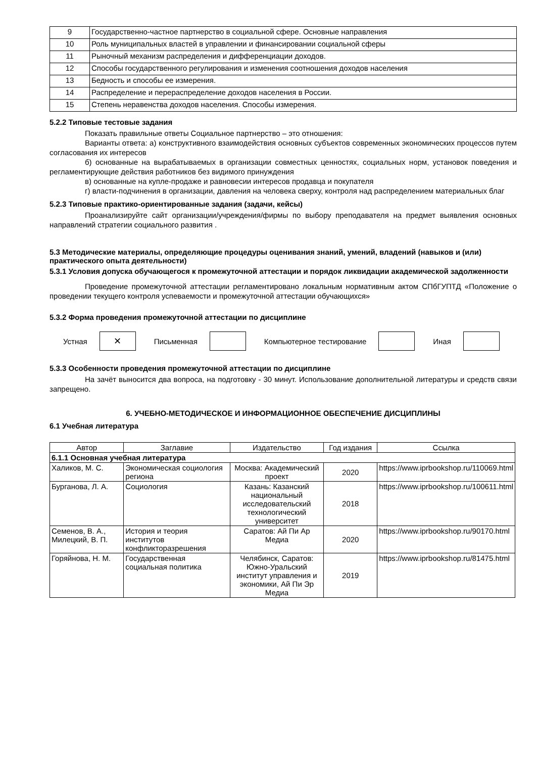| 9 | Государственно-частное партнерство в социальной сфере. Основные направления |
| 10 | Роль муниципальных властей в управлении и финансировании социальной сферы |
| 11 | Рыночный механизм распределения и дифференциации доходов. |
| 12 | Способы государственного регулирования и изменения соотношения доходов населения |
| 13 | Бедность и способы ее измерения. |
| 14 | Распределение и перераспределение доходов населения в России. |
| 15 | Степень неравенства доходов населения. Способы измерения. |
5.2.2 Типовые тестовые задания
Показать правильные ответы Социальное партнерство – это отношения:
Варианты ответа: а) конструктивного взаимодействия основных субъектов современных экономических процессов путем согласования их интересов
б) основанные на вырабатываемых в организации совместных ценностях, социальных норм, установок поведения и регламентирующие действия работников без видимого принуждения
в) основанные на купле-продаже и равновесии интересов продавца и покупателя
г) власти-подчинения в организации, давления на человека сверху, контроля над распределением материальных благ
5.2.3 Типовые практико-ориентированные задания (задачи, кейсы)
Проанализируйте сайт организации/учреждения/фирмы по выбору преподавателя на предмет выявления основных направлений стратегии социального развития .
5.3 Методические материалы, определяющие процедуры оценивания знаний, умений, владений (навыков и (или) практического опыта деятельности)
5.3.1 Условия допуска обучающегося к промежуточной аттестации и порядок ликвидации академической задолженности
Проведение промежуточной аттестации регламентировано локальным нормативным актом СПбГУПТД «Положение о проведении текущего контроля успеваемости и промежуточной аттестации обучающихся»
5.3.2 Форма проведения промежуточной аттестации по дисциплине
Устная
✕
Письменная Компьютерное тестирование Иная
5.3.3 Особенности проведения промежуточной аттестации по дисциплине
На зачёт выносится два вопроса, на подготовку - 30 минут. Использование дополнительной литературы и средств связи запрещено.
6. УЧЕБНО-МЕТОДИЧЕСКОЕ И ИНФОРМАЦИОННОЕ ОБЕСПЕЧЕНИЕ ДИСЦИПЛИНЫ
6.1 Учебная литература
| Автор | Заглавие | Издательство | Год издания | Ссылка |
| --- | --- | --- | --- | --- |
| 6.1.1 Основная учебная литература | | | | |
| Халиков, М. С. | Экономическая социология региона | Москва: Академический проект | 2020 | https://www.iprbookshop.ru/110069.html |
| Бурганова, Л. А. | Социология | Казань: Казанский национальный исследовательский технологический университет | 2018 | https://www.iprbookshop.ru/100611.html |
| Семенов, В. А., Милецкий, В. П. | История и теория институтов конфликторазрешения | Саратов: Ай Пи Ар Медиа | 2020 | https://www.iprbookshop.ru/90170.html |
| Горяйнова, Н. М. | Государственная социальная политика | Челябинск, Саратов: Южно-Уральский институт управления и экономики, Ай Пи Эр Медиа | 2019 | https://www.iprbookshop.ru/81475.html |